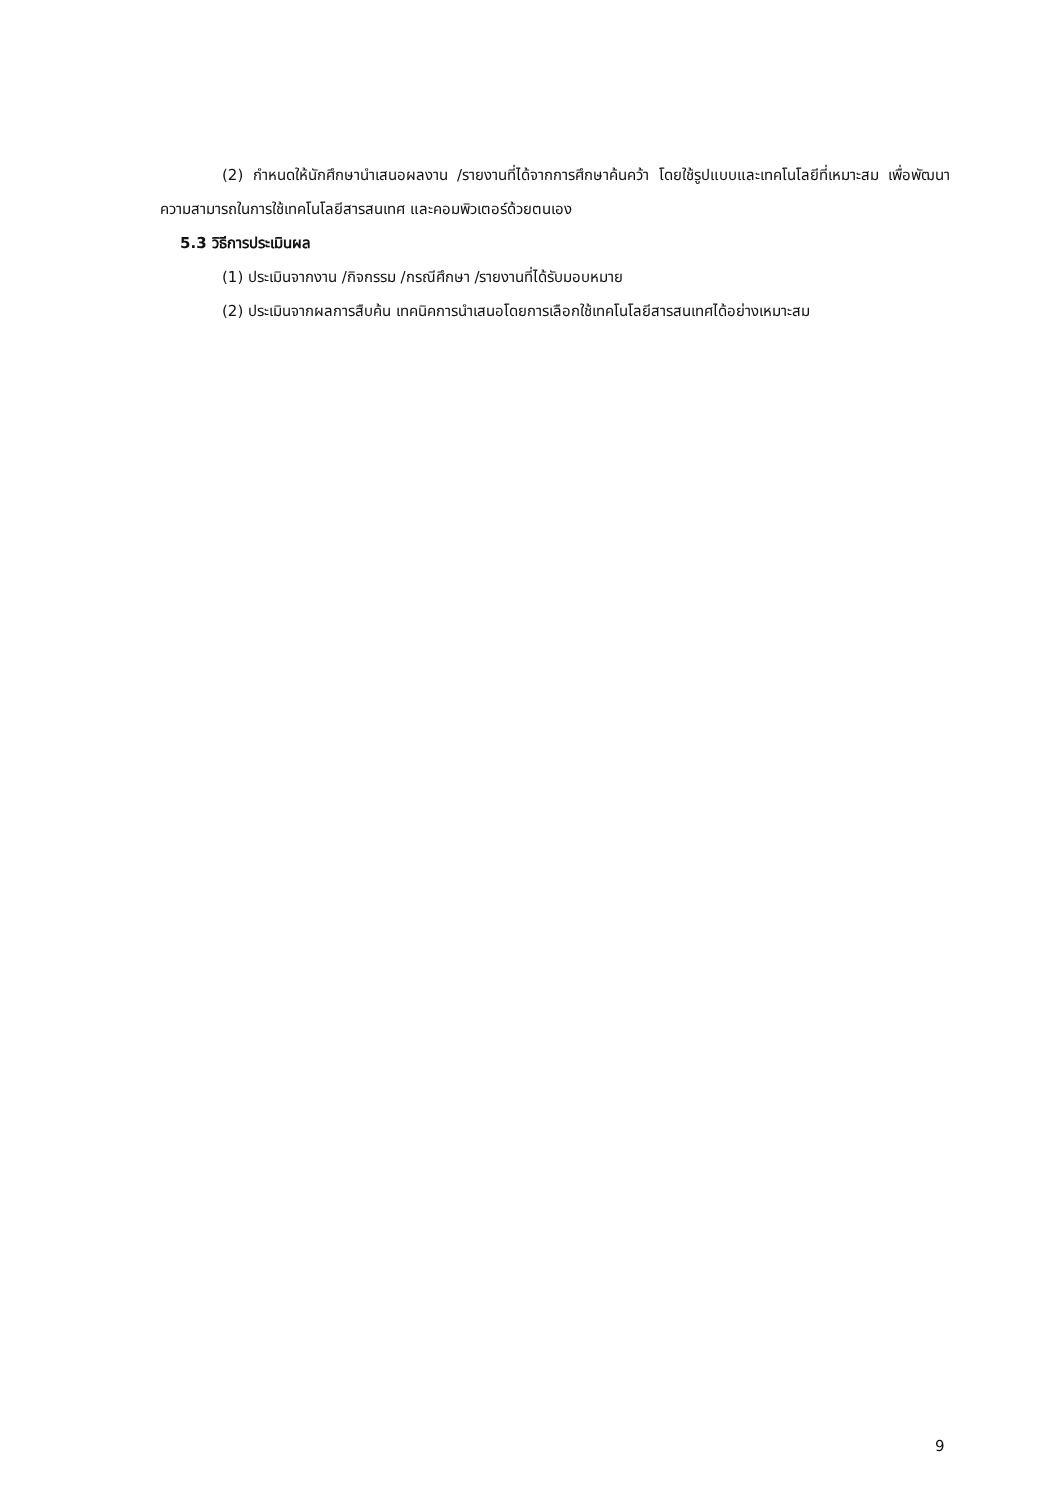(2) กำหนดให้นักศึกษานำเสนอผลงาน /รายงานที่ได้จากการศึกษาค้นคว้า โดยใช้รูปแบบและเทคโนโลยีที่เหมาะสม เพื่อพัฒนาความสามารถในการใช้เทคโนโลยีสารสนเทศ และคอมพิวเตอร์ด้วยตนเอง
5.3 วิธีการประเมินผล
(1) ประเมินจากงาน /กิจกรรม /กรณีศึกษา /รายงานที่ได้รับมอบหมาย
(2) ประเมินจากผลการสืบค้น เทคนิคการนำเสนอโดยการเลือกใช้เทคโนโลยีสารสนเทศได้อย่างเหมาะสม
9